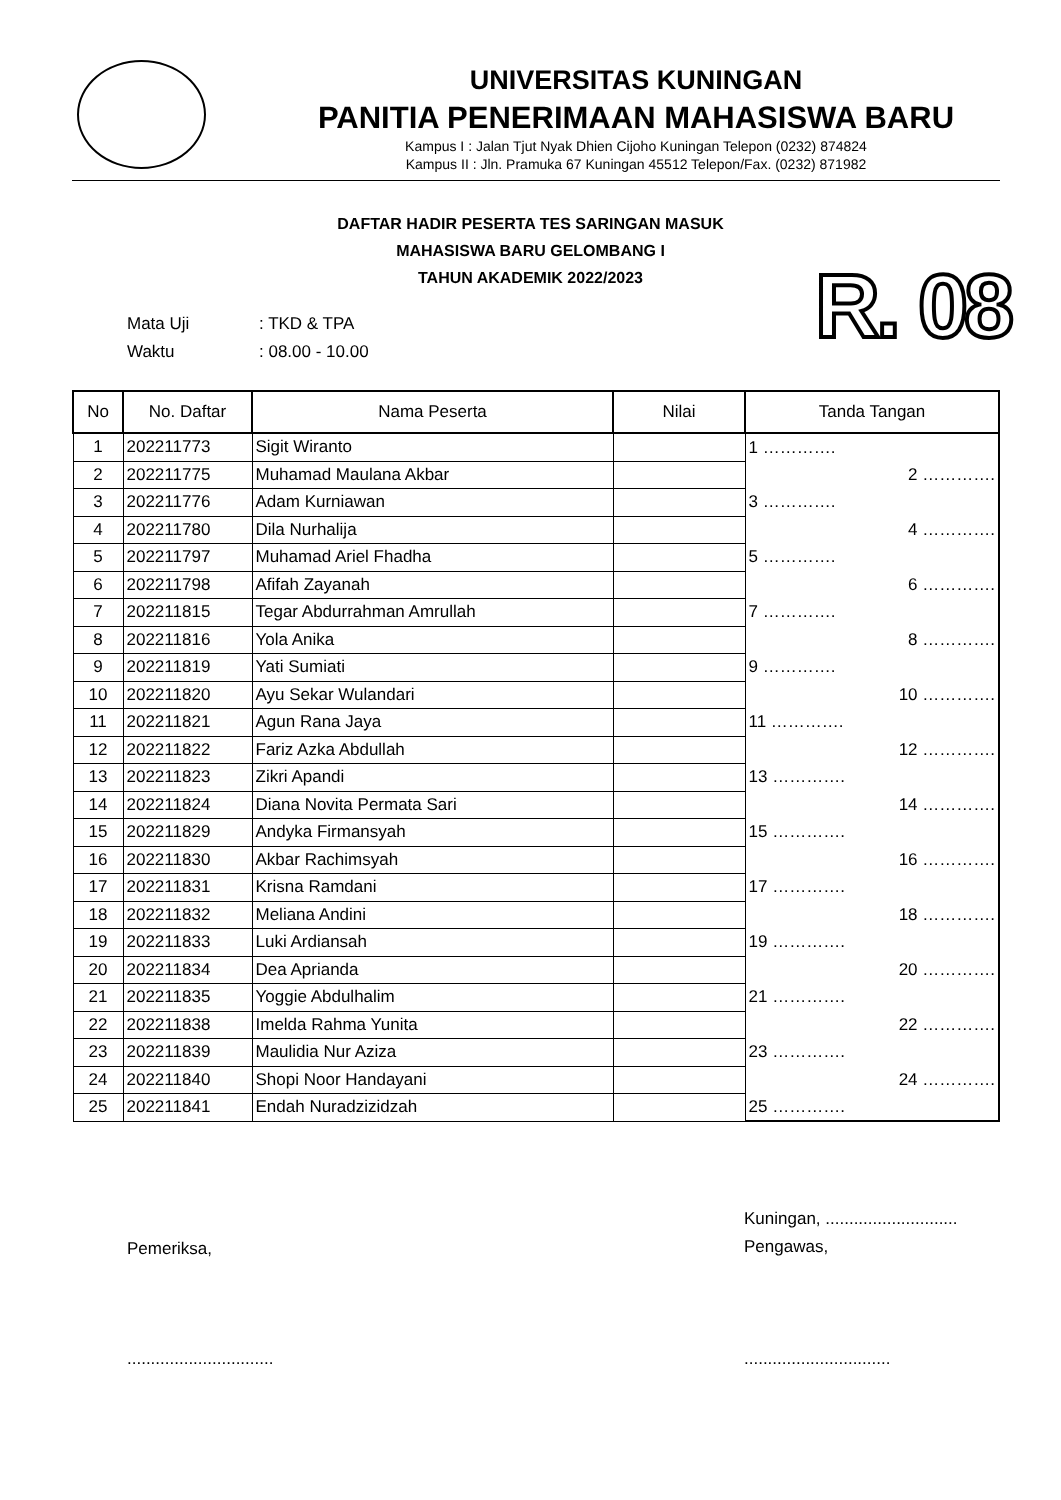UNIVERSITAS KUNINGAN
PANITIA PENERIMAAN MAHASISWA BARU
Kampus I : Jalan Tjut Nyak Dhien Cijoho Kuningan Telepon (0232) 874824
Kampus II : Jln. Pramuka 67 Kuningan 45512 Telepon/Fax. (0232) 871982
DAFTAR HADIR PESERTA TES SARINGAN MASUK
MAHASISWA BARU GELOMBANG I
TAHUN AKADEMIK 2022/2023
R. 08
Mata Uji: TKD & TPA
Waktu: 08.00 - 10.00
| No | No. Daftar | Nama Peserta | Nilai | Tanda Tangan |
| --- | --- | --- | --- | --- |
| 1 | 202211773 | Sigit Wiranto | | 1 …………. |
| 2 | 202211775 | Muhamad Maulana Akbar | | 2 …………. |
| 3 | 202211776 | Adam Kurniawan | | 3 …………. |
| 4 | 202211780 | Dila Nurhalija | | 4 …………. |
| 5 | 202211797 | Muhamad Ariel Fhadha | | 5 …………. |
| 6 | 202211798 | Afifah Zayanah | | 6 …………. |
| 7 | 202211815 | Tegar Abdurrahman Amrullah | | 7 …………. |
| 8 | 202211816 | Yola Anika | | 8 …………. |
| 9 | 202211819 | Yati Sumiati | | 9 …………. |
| 10 | 202211820 | Ayu Sekar Wulandari | | 10 …………. |
| 11 | 202211821 | Agun Rana Jaya | | 11 …………. |
| 12 | 202211822 | Fariz Azka Abdullah | | 12 …………. |
| 13 | 202211823 | Zikri Apandi | | 13 …………. |
| 14 | 202211824 | Diana Novita Permata Sari | | 14 …………. |
| 15 | 202211829 | Andyka Firmansyah | | 15 …………. |
| 16 | 202211830 | Akbar Rachimsyah | | 16 …………. |
| 17 | 202211831 | Krisna Ramdani | | 17 …………. |
| 18 | 202211832 | Meliana Andini | | 18 …………. |
| 19 | 202211833 | Luki Ardiansah | | 19 …………. |
| 20 | 202211834 | Dea Aprianda | | 20 …………. |
| 21 | 202211835 | Yoggie Abdulhalim | | 21 …………. |
| 22 | 202211838 | Imelda Rahma Yunita | | 22 …………. |
| 23 | 202211839 | Maulidia Nur Aziza | | 23 …………. |
| 24 | 202211840 | Shopi Noor Handayani | | 24 …………. |
| 25 | 202211841 | Endah Nuradzizidzah | | 25 …………. |
Pemeriksa,
Kuningan, ............................
Pengawas,
...............................
...............................